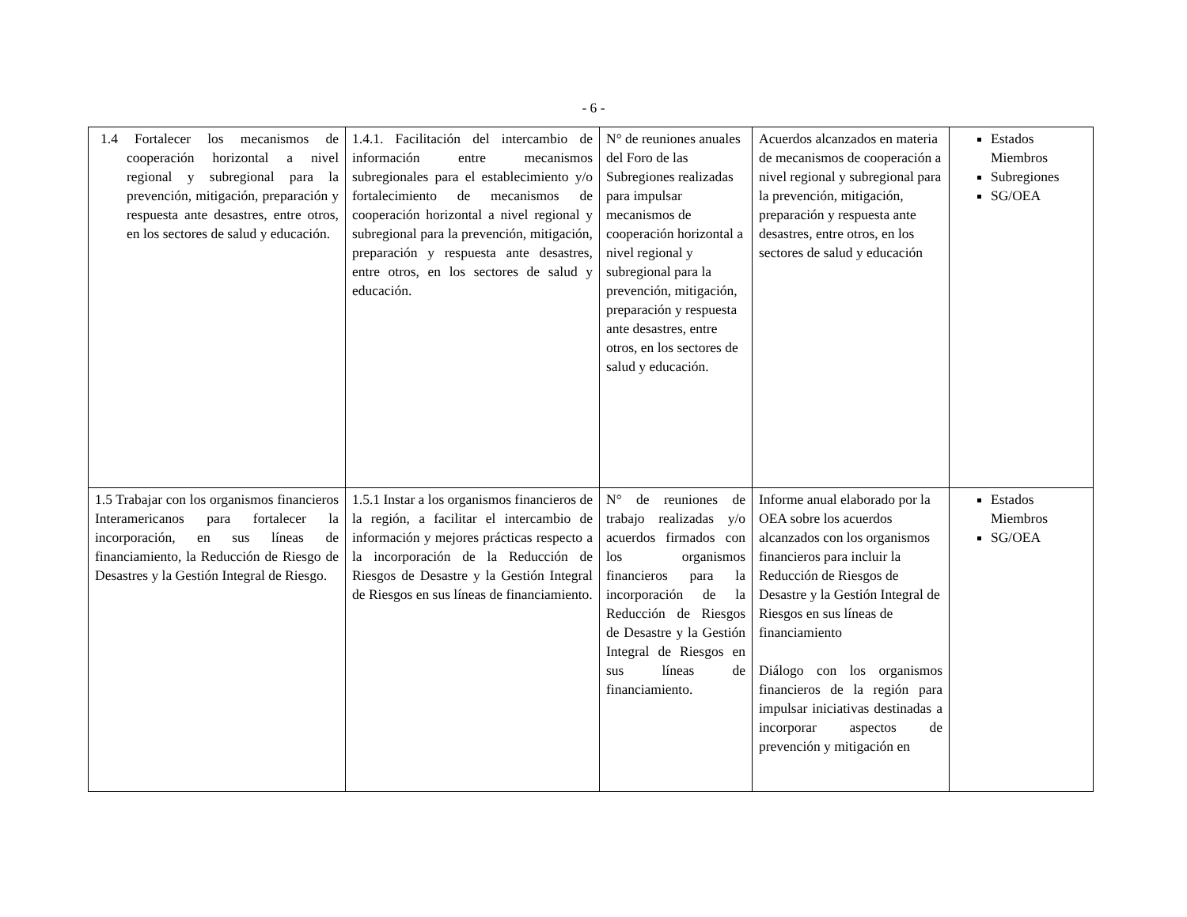- 6 -
| 1.4 Fortalecer los mecanismos de cooperación horizontal a nivel regional y subregional para la prevención, mitigación, preparación y respuesta ante desastres, entre otros, en los sectores de salud y educación. | 1.4.1. Facilitación del intercambio de información entre mecanismos subregionales para el establecimiento y/o fortalecimiento de mecanismos de cooperación horizontal a nivel regional y subregional para la prevención, mitigación, preparación y respuesta ante desastres, entre otros, en los sectores de salud y educación. | N° de reuniones anuales del Foro de las Subregiones realizadas para impulsar mecanismos de cooperación horizontal a nivel regional y subregional para la prevención, mitigación, preparación y respuesta ante desastres, entre otros, en los sectores de salud y educación. | Acuerdos alcanzados en materia de mecanismos de cooperación a nivel regional y subregional para la prevención, mitigación, preparación y respuesta ante desastres, entre otros, en los sectores de salud y educación | Estados Miembros Subregiones SG/OEA |
| 1.5 Trabajar con los organismos financieros Interamericanos para fortalecer la incorporación, en sus líneas de financiamiento, la Reducción de Riesgo de Desastres y la Gestión Integral de Riesgo. | 1.5.1 Instar a los organismos financieros de la región, a facilitar el intercambio de información y mejores prácticas respecto a la incorporación de la Reducción de Riesgos de Desastre y la Gestión Integral de Riesgos en sus líneas de financiamiento. | N° de reuniones de trabajo realizadas y/o acuerdos firmados con los organismos financieros para la incorporación de la Reducción de Riesgos de Desastre y la Gestión Integral de Riesgos en sus líneas de financiamiento. | Informe anual elaborado por la OEA sobre los acuerdos alcanzados con los organismos financieros para incluir la Reducción de Riesgos de Desastre y la Gestión Integral de Riesgos en sus líneas de financiamiento Diálogo con los organismos financieros de la región para impulsar iniciativas destinadas a incorporar aspectos de prevención y mitigación en | Estados Miembros SG/OEA |